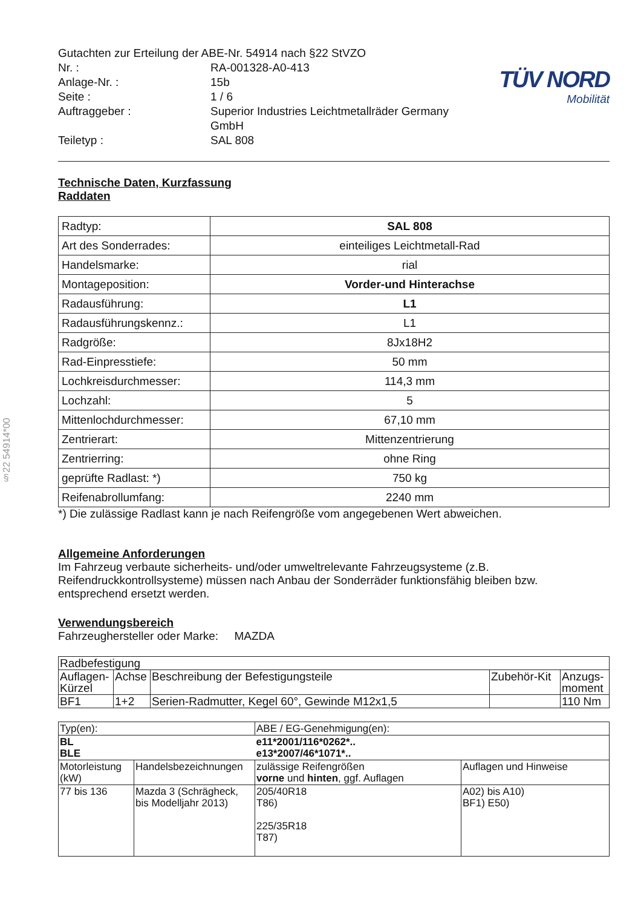§22 54914*00
| Gutachten zur Erteilung der ABE-Nr. 54914 nach §22 StVZO | |
| Nr. : | RA-001328-A0-413 |
| Anlage-Nr. : | 15b |
| Seite : | 1 / 6 |
| Auftraggeber : | Superior Industries Leichtmetallräder Germany GmbH |
| Teiletyp : | SAL 808 |
TÜV NORD
Mobilität
Technische Daten, Kurzfassung
Raddaten
| Radtyp: | SAL 808 |
| Art des Sonderrades: | einteiliges Leichtmetall-Rad |
| Handelsmarke: | rial |
| Montageposition: | Vorder-und Hinterachse |
| Radausführung: | L1 |
| Radausführungskennz.: | L1 |
| Radgröße: | 8Jx18H2 |
| Rad-Einpresstiefe: | 50 mm |
| Lochkreisdurchmesser: | 114,3 mm |
| Lochzahl: | 5 |
| Mittenlochdurchmesser: | 67,10 mm |
| Zentrierart: | Mittenzentrierung |
| Zentrierring: | ohne Ring |
| geprüfte Radlast: *) | 750 kg |
| Reifenabrollumfang: | 2240 mm |
*) Die zulässige Radlast kann je nach Reifengröße vom angegebenen Wert abweichen.
Allgemeine Anforderungen
Im Fahrzeug verbaute sicherheits- und/oder umweltrelevante Fahrzeugsysteme (z.B. Reifendruckkontrollsysteme) müssen nach Anbau der Sonderräder funktionsfähig bleiben bzw. entsprechend ersetzt werden.
Verwendungsbereich
Fahrzeughersteller oder Marke: MAZDA
| Radbefestigung | | | | |
| Auflagen-Kürzel | Achse | Beschreibung der Befestigungsteile | Zubehör-Kit | Anzugs-moment |
| BF1 | 1+2 | Serien-Radmutter, Kegel 60°, Gewinde M12x1,5 | | 110 Nm |
| Typ(en): | | ABE / EG-Genehmigung(en): | |
| BL BLE | | e11*2001/116*0262*.. e13*2007/46*1071*.. | |
| Motorleistung (kW) | Handelsbezeichnungen | zulässige Reifengrößen vorne und hinten , ggf. Auflagen | Auflagen und Hinweise |
| 77 bis 136 | Mazda 3 (Schrägheck, bis Modelljahr 2013) | 205/40R18 T86) 225/35R18 T87) | A02) bis A10) BF1) E50) |